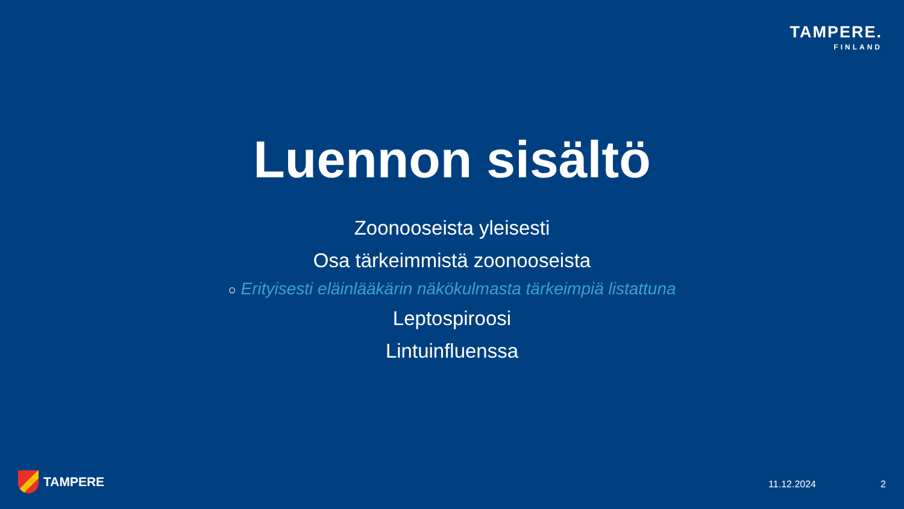TAMPERE.
FINLAND
Luennon sisältö
Zoonooseista yleisesti
Osa tärkeimmistä zoonooseista
○ Erityisesti eläinlääkärin näkökulmasta tärkeimpiä listattuna
Leptospiroosi
Lintuinfluenssa
TAMPERE 11.12.2024 2